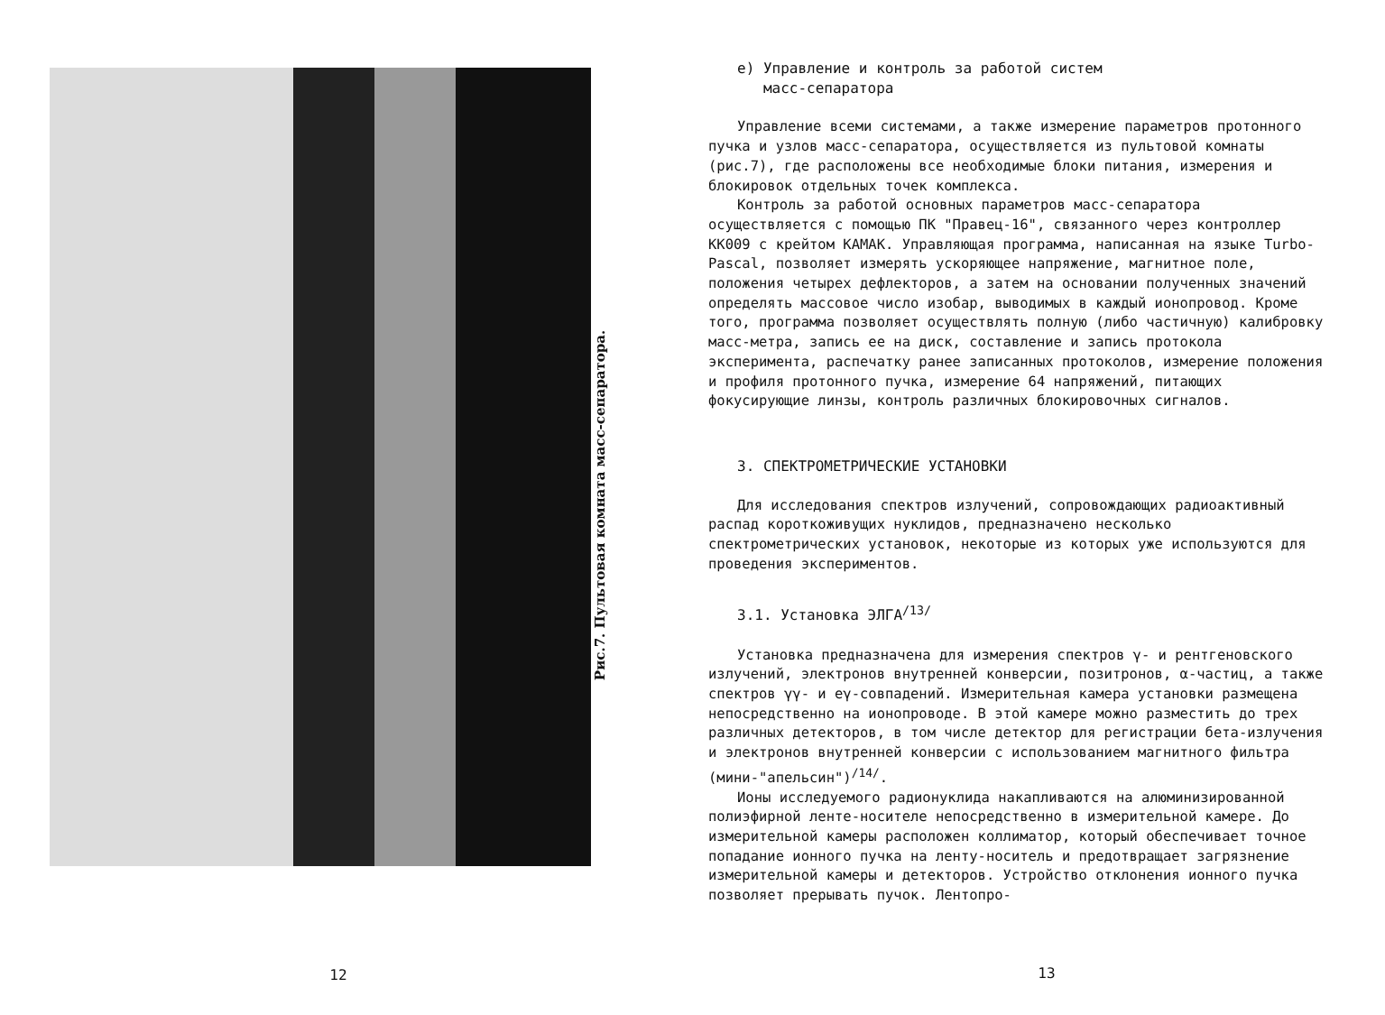Рис.7. Пультовая комната масс-сепаратора.
12
е) Управление и контроль за работой систем
масс-сепаратора
Управление всеми системами, а также измерение параметров протонного пучка и узлов масс-сепаратора, осуществляется из пультовой комнаты (рис.7), где расположены все необходимые блоки питания, измерения и блокировок отдельных точек комплекса.
Контроль за работой основных параметров масс-сепаратора осуществляется с помощью ПК "Правец-16", связанного через контроллер КК009 с крейтом КАМАК. Управляющая программа, написанная на языке Turbo-Pascal, позволяет измерять ускоряющее напряжение, магнитное поле, положения четырех дефлекторов, а затем на основании полученных значений определять массовое число изобар, выводимых в каждый ионопровод. Кроме того, программа позволяет осуществлять полную (либо частичную) калибровку масс-метра, запись ее на диск, составление и запись протокола эксперимента, распечатку ранее записанных протоколов, измерение положения и профиля протонного пучка, измерение 64 напряжений, питающих фокусирующие линзы, контроль различных блокировочных сигналов.
3. СПЕКТРОМЕТРИЧЕСКИЕ УСТАНОВКИ
Для исследования спектров излучений, сопровождающих радиоактивный распад короткоживущих нуклидов, предназначено несколько спектрометрических установок, некоторые из которых уже используются для проведения экспериментов.
3.1. Установка ЭЛГА<sup>/13/</sup>
Установка предназначена для измерения спектров γ- и рентгеновского излучений, электронов внутренней конверсии, позитронов, α-частиц, а также спектров γγ- и eγ-совпадений. Измерительная камера установки размещена непосредственно на ионопроводе. В этой камере можно разместить до трех различных детекторов, в том числе детектор для регистрации бета-излучения и электронов внутренней конверсии с использованием магнитного фильтра (мини-"апельсин")<sup>/14/</sup>.
Ионы исследуемого радионуклида накапливаются на алюминизированной полиэфирной ленте-носителе непосредственно в измерительной камере. До измерительной камеры расположен коллиматор, который обеспечивает точное попадание ионного пучка на ленту-носитель и предотвращает загрязнение измерительной камеры и детекторов. Устройство отклонения ионного пучка позволяет прерывать пучок. Лентопро-
13